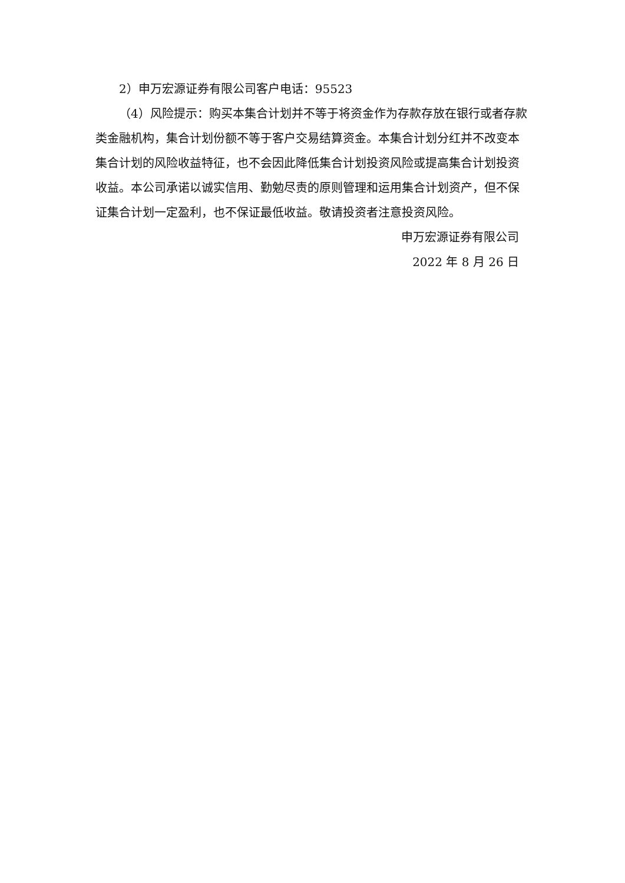2）申万宏源证券有限公司客户电话：95523
（4）风险提示：购买本集合计划并不等于将资金作为存款存放在银行或者存款类金融机构，集合计划份额不等于客户交易结算资金。本集合计划分红并不改变本集合计划的风险收益特征，也不会因此降低集合计划投资风险或提高集合计划投资收益。本公司承诺以诚实信用、勤勉尽责的原则管理和运用集合计划资产，但不保证集合计划一定盈利，也不保证最低收益。敬请投资者注意投资风险。
申万宏源证券有限公司
2022 年 8 月 26 日